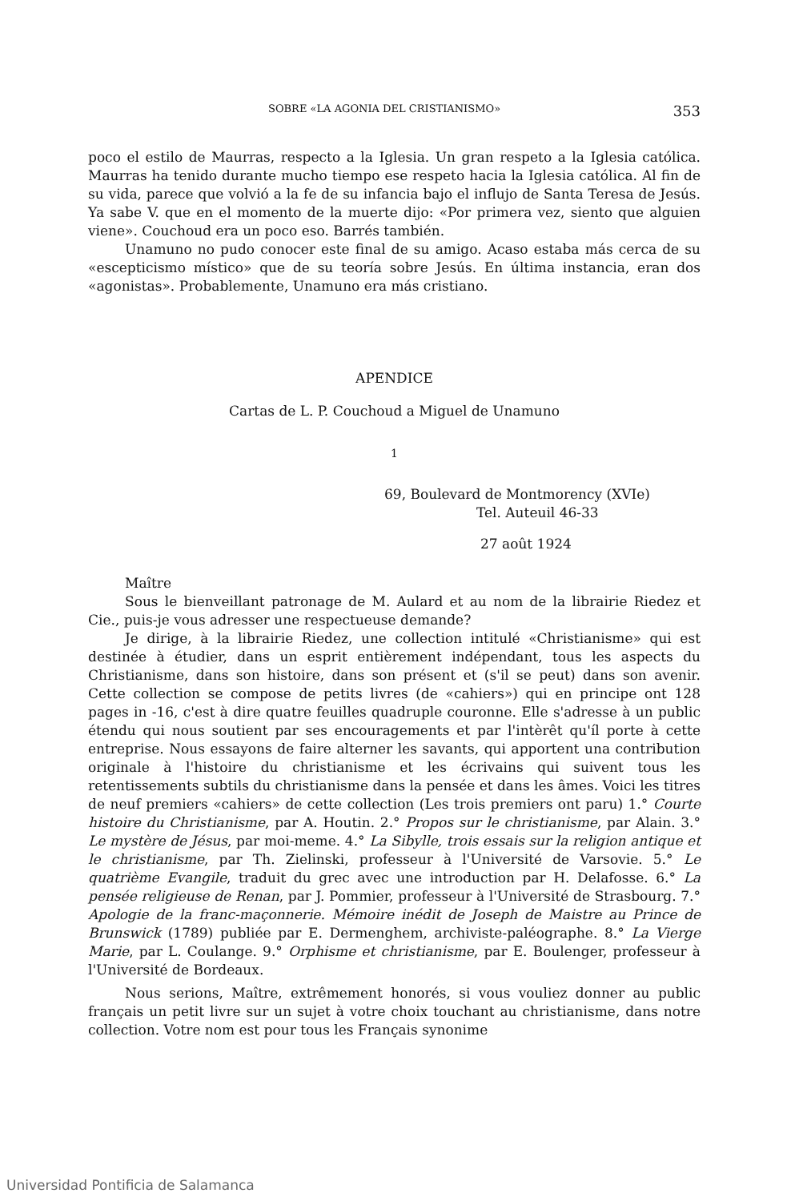SOBRE «LA AGONIA DEL CRISTIANISMO» 353
poco el estilo de Maurras, respecto a la Iglesia. Un gran respeto a la Iglesia católica. Maurras ha tenido durante mucho tiempo ese respeto hacia la Iglesia católica. Al fin de su vida, parece que volvió a la fe de su infancia bajo el influjo de Santa Teresa de Jesús. Ya sabe V. que en el momento de la muerte dijo: «Por primera vez, siento que alguien viene». Couchoud era un poco eso. Barrés también.
Unamuno no pudo conocer este final de su amigo. Acaso estaba más cerca de su «escepticismo místico» que de su teoría sobre Jesús. En última instancia, eran dos «agonistas». Probablemente, Unamuno era más cristiano.
APENDICE
Cartas de L. P. Couchoud a Miguel de Unamuno
1
69, Boulevard de Montmorency (XVIe)
Tel. Auteuil 46-33
27 août 1924
Maître
Sous le bienveillant patronage de M. Aulard et au nom de la librairie Riedez et Cie., puis-je vous adresser une respectueuse demande?
Je dirige, à la librairie Riedez, une collection intitulé «Christianisme» qui est destinée à étudier, dans un esprit entièrement indépendant, tous les aspects du Christianisme, dans son histoire, dans son présent et (s'il se peut) dans son avenir. Cette collection se compose de petits livres (de «cahiers») qui en principe ont 128 pages in -16, c'est à dire quatre feuilles quadruple couronne. Elle s'adresse à un public étendu qui nous soutient par ses encouragements et par l'intèrêt qu'íl porte à cette entreprise. Nous essayons de faire alterner les savants, qui apportent una contribution originale à l'histoire du christianisme et les écrivains qui suivent tous les retentissements subtils du christianisme dans la pensée et dans les âmes. Voici les titres de neuf premiers «cahiers» de cette collection (Les trois premiers ont paru) 1.° Courte histoire du Christianisme, par A. Houtin. 2.° Propos sur le christianisme, par Alain. 3.° Le mystère de Jésus, par moi-meme. 4.° La Sibylle, trois essais sur la religion antique et le christianisme, par Th. Zielinski, professeur à l'Université de Varsovie. 5.° Le quatrième Evangile, traduit du grec avec une introduction par H. Delafosse. 6.° La pensée religieuse de Renan, par J. Pommier, professeur à l'Université de Strasbourg. 7.° Apologie de la franc-maçonnerie. Mémoire inédit de Joseph de Maistre au Prince de Brunswick (1789) publiée par E. Dermenghem, archiviste-paléographe. 8.° La Vierge Marie, par L. Coulange. 9.° Orphisme et christianisme, par E. Boulenger, professeur à l'Université de Bordeaux.
Nous serions, Maître, extrêmement honorés, si vous vouliez donner au public français un petit livre sur un sujet à votre choix touchant au christianisme, dans notre collection. Votre nom est pour tous les Français synonime
Universidad Pontificia de Salamanca